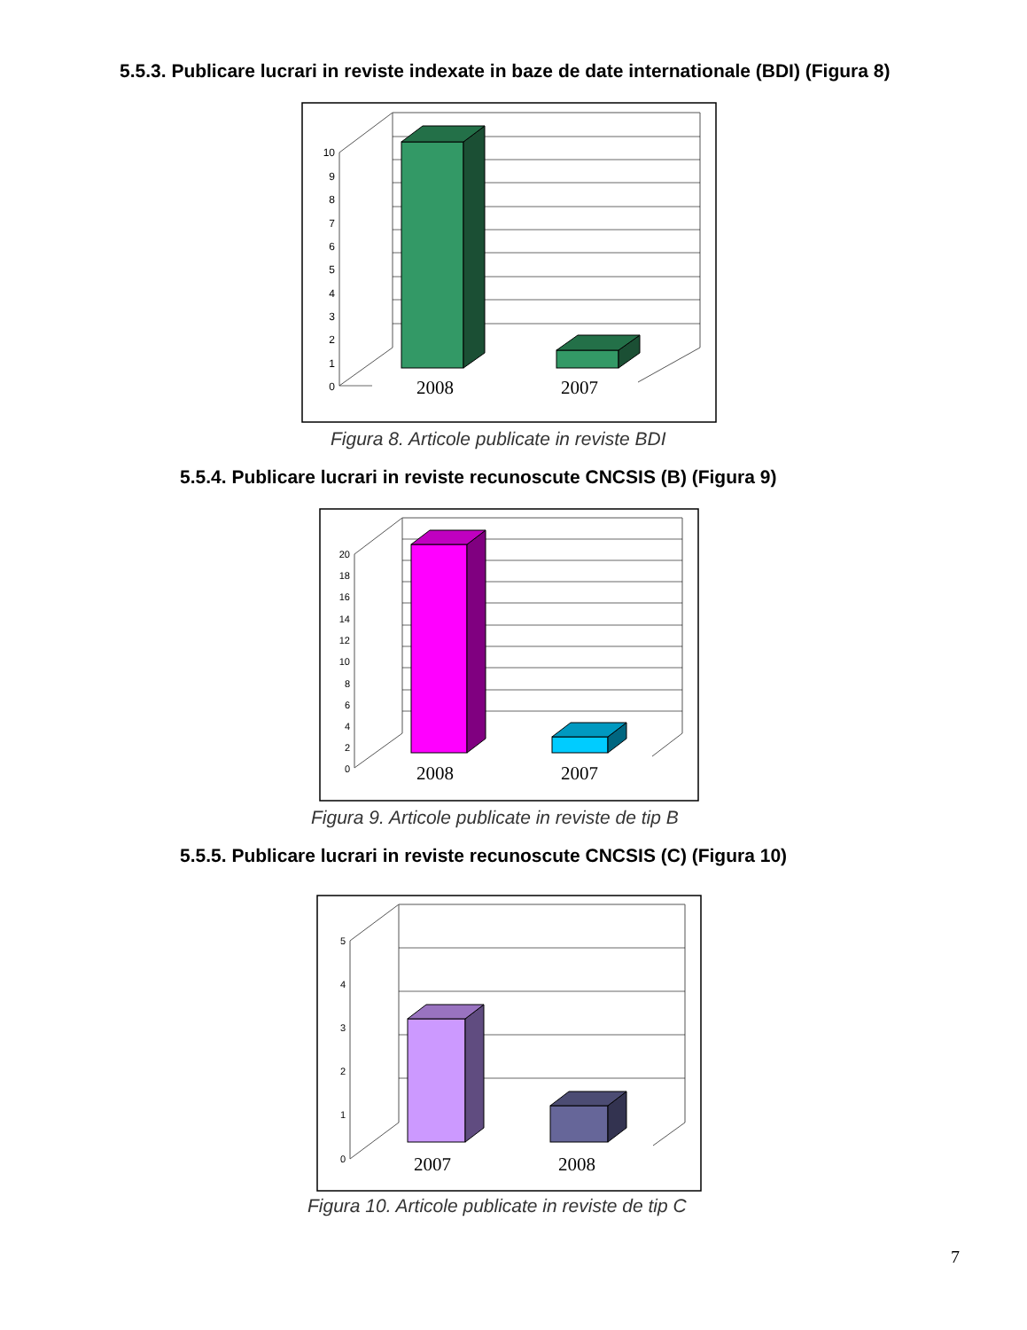5.5.3. Publicare lucrari in reviste indexate in baze de date internationale (BDI) (Figura 8)
10
9
8
7
6
5
4
3
2
1
0
2008
2007
Figura 8. Articole publicate in reviste BDI
5.5.4. Publicare lucrari in reviste recunoscute CNCSIS (B) (Figura 9)
20
18
16
14
12
10
8
6
4
2
0
2008
2007
Figura 9. Articole publicate in reviste de tip B
5.5.5. Publicare lucrari in reviste recunoscute CNCSIS (C) (Figura 10)
5
4
3
2
1
0
2007
2008
Figura 10. Articole publicate in reviste de tip C
7